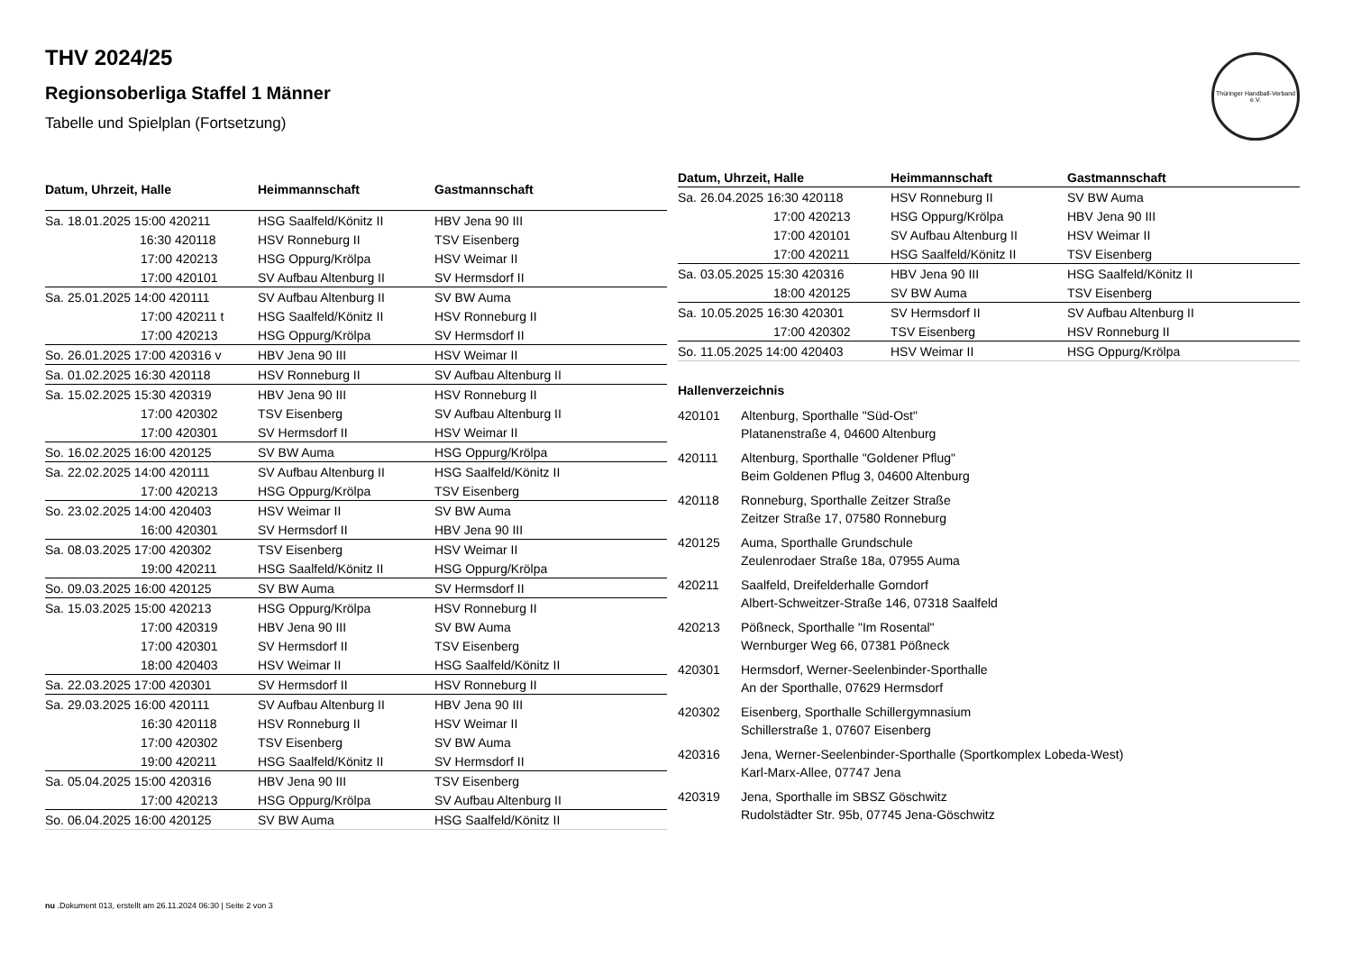Thüringer Handball-Verband e.V.
THV 2024/25
Regionsoberliga Staffel 1 Männer
Tabelle und Spielplan (Fortsetzung)
| Datum, Uhrzeit, Halle | Heimmannschaft | Gastmannschaft |
| --- | --- | --- |
| Sa. 18.01.2025 15:00 420211 | HSG Saalfeld/Könitz II | HBV Jena 90 III |
| 16:30 420118 | HSV Ronneburg II | TSV Eisenberg |
| 17:00 420213 | HSG Oppurg/Krölpa | HSV Weimar II |
| 17:00 420101 | SV Aufbau Altenburg II | SV Hermsdorf II |
| Sa. 25.01.2025 14:00 420111 | SV Aufbau Altenburg II | SV BW Auma |
| 17:00 420211 t | HSG Saalfeld/Könitz II | HSV Ronneburg II |
| 17:00 420213 | HSG Oppurg/Krölpa | SV Hermsdorf II |
| So. 26.01.2025 17:00 420316 v | HBV Jena 90 III | HSV Weimar II |
| Sa. 01.02.2025 16:30 420118 | HSV Ronneburg II | SV Aufbau Altenburg II |
| Sa. 15.02.2025 15:30 420319 | HBV Jena 90 III | HSV Ronneburg II |
| 17:00 420302 | TSV Eisenberg | SV Aufbau Altenburg II |
| 17:00 420301 | SV Hermsdorf II | HSV Weimar II |
| So. 16.02.2025 16:00 420125 | SV BW Auma | HSG Oppurg/Krölpa |
| Sa. 22.02.2025 14:00 420111 | SV Aufbau Altenburg II | HSG Saalfeld/Könitz II |
| 17:00 420213 | HSG Oppurg/Krölpa | TSV Eisenberg |
| So. 23.02.2025 14:00 420403 | HSV Weimar II | SV BW Auma |
| 16:00 420301 | SV Hermsdorf II | HBV Jena 90 III |
| Sa. 08.03.2025 17:00 420302 | TSV Eisenberg | HSV Weimar II |
| 19:00 420211 | HSG Saalfeld/Könitz II | HSG Oppurg/Krölpa |
| So. 09.03.2025 16:00 420125 | SV BW Auma | SV Hermsdorf II |
| Sa. 15.03.2025 15:00 420213 | HSG Oppurg/Krölpa | HSV Ronneburg II |
| 17:00 420319 | HBV Jena 90 III | SV BW Auma |
| 17:00 420301 | SV Hermsdorf II | TSV Eisenberg |
| 18:00 420403 | HSV Weimar II | HSG Saalfeld/Könitz II |
| Sa. 22.03.2025 17:00 420301 | SV Hermsdorf II | HSV Ronneburg II |
| Sa. 29.03.2025 16:00 420111 | SV Aufbau Altenburg II | HBV Jena 90 III |
| 16:30 420118 | HSV Ronneburg II | HSV Weimar II |
| 17:00 420302 | TSV Eisenberg | SV BW Auma |
| 19:00 420211 | HSG Saalfeld/Könitz II | SV Hermsdorf II |
| Sa. 05.04.2025 15:00 420316 | HBV Jena 90 III | TSV Eisenberg |
| 17:00 420213 | HSG Oppurg/Krölpa | SV Aufbau Altenburg II |
| So. 06.04.2025 16:00 420125 | SV BW Auma | HSG Saalfeld/Könitz II |
| Datum, Uhrzeit, Halle | Heimmannschaft | Gastmannschaft |
| --- | --- | --- |
| Sa. 26.04.2025 16:30 420118 | HSV Ronneburg II | SV BW Auma |
| 17:00 420213 | HSG Oppurg/Krölpa | HBV Jena 90 III |
| 17:00 420101 | SV Aufbau Altenburg II | HSV Weimar II |
| 17:00 420211 | HSG Saalfeld/Könitz II | TSV Eisenberg |
| Sa. 03.05.2025 15:30 420316 | HBV Jena 90 III | HSG Saalfeld/Könitz II |
| 18:00 420125 | SV BW Auma | TSV Eisenberg |
| Sa. 10.05.2025 16:30 420301 | SV Hermsdorf II | SV Aufbau Altenburg II |
| 17:00 420302 | TSV Eisenberg | HSV Ronneburg II |
| So. 11.05.2025 14:00 420403 | HSV Weimar II | HSG Oppurg/Krölpa |
Hallenverzeichnis
420101 Altenburg, Sporthalle "Süd-Ost"
Platanenstraße 4, 04600 Altenburg
420111 Altenburg, Sporthalle "Goldener Pflug"
Beim Goldenen Pflug 3, 04600 Altenburg
420118 Ronneburg, Sporthalle Zeitzer Straße
Zeitzer Straße 17, 07580 Ronneburg
420125 Auma, Sporthalle Grundschule
Zeulenrodaer Straße 18a, 07955 Auma
420211 Saalfeld, Dreifelderhalle Gorndorf
Albert-Schweitzer-Straße 146, 07318 Saalfeld
420213 Pößneck, Sporthalle "Im Rosental"
Wernburger Weg 66, 07381 Pößneck
420301 Hermsdorf, Werner-Seelenbinder-Sporthalle
An der Sporthalle, 07629 Hermsdorf
420302 Eisenberg, Sporthalle Schillergymnasium
Schillerstraße 1, 07607 Eisenberg
420316 Jena, Werner-Seelenbinder-Sporthalle (Sportkomplex Lobeda-West)
Karl-Marx-Allee, 07747 Jena
420319 Jena, Sporthalle im SBSZ Göschwitz
Rudolstädter Str. 95b, 07745 Jena-Göschwitz
nu .Dokument 013, erstellt am 26.11.2024 06:30 | Seite 2 von 3